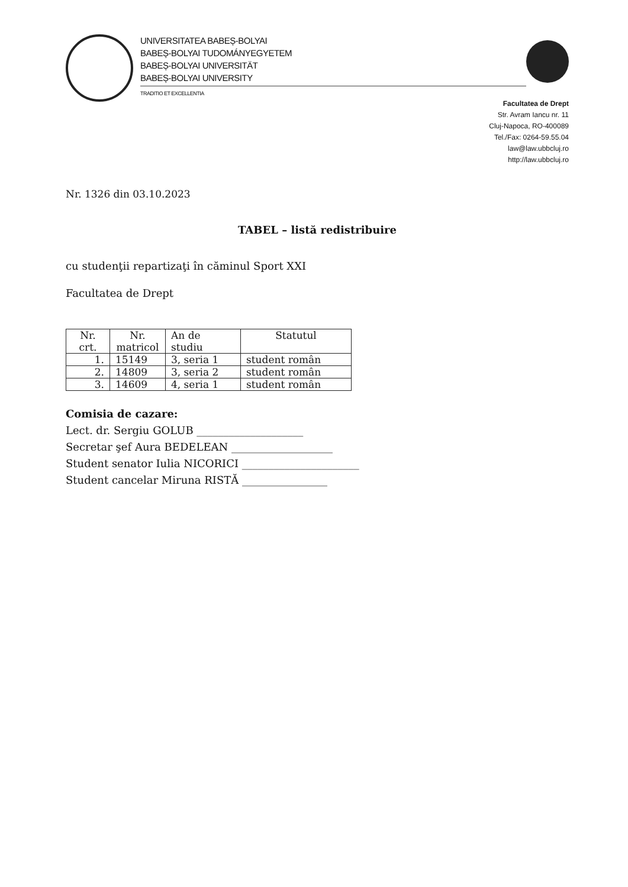UNIVERSITATEA BABEȘ-BOLYAI
BABEȘ-BOLYAI TUDOMÁNYEGYETEM
BABEȘ-BOLYAI UNIVERSITÄT
BABEȘ-BOLYAI UNIVERSITY
TRADITIO ET EXCELLENTIA
Facultatea de Drept
Str. Avram Iancu nr. 11
Cluj-Napoca, RO-400089
Tel./Fax: 0264-59.55.04
law@law.ubbcluj.ro
http://law.ubbcluj.ro
Nr. 1326 din 03.10.2023
TABEL – listă redistribuire
cu studenţii repartizaţi în căminul Sport XXI
Facultatea de Drept
| Nr. crt. | Nr. matricol | An de studiu | Statutul |
| --- | --- | --- | --- |
| 1. | 15149 | 3, seria 1 | student român |
| 2. | 14809 | 3, seria 2 | student român |
| 3. | 14609 | 4, seria 1 | student român |
Comisia de cazare:
Lect. dr. Sergiu GOLUB ____________________
Secretar şef Aura BEDELEAN ___________________
Student senator Iulia NICORICI ______________________
Student cancelar Miruna RISTĂ ________________